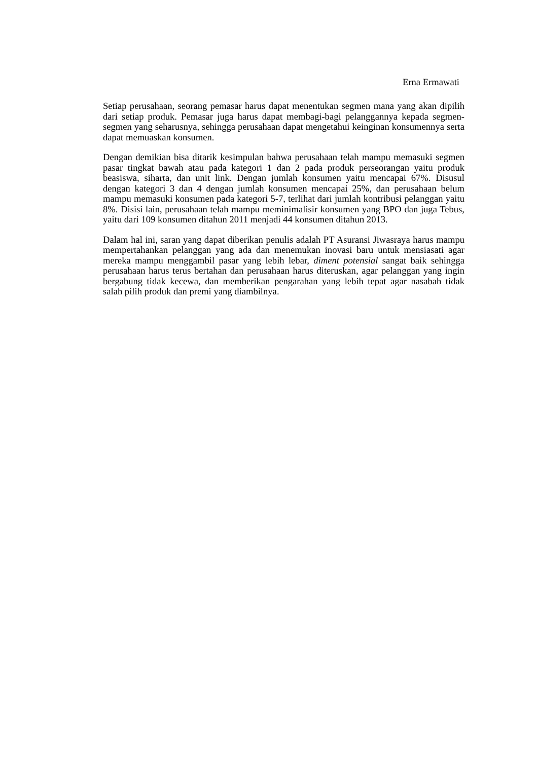Erna Ermawati
Setiap perusahaan, seorang pemasar harus dapat menentukan segmen mana yang akan dipilih dari setiap produk. Pemasar juga harus dapat membagi-bagi pelanggannya kepada segmen-segmen yang seharusnya, sehingga perusahaan dapat mengetahui keinginan konsumennya serta dapat memuaskan konsumen.
Dengan demikian bisa ditarik kesimpulan bahwa perusahaan telah mampu memasuki segmen pasar tingkat bawah atau pada kategori 1 dan 2 pada produk perseorangan yaitu produk beasiswa, siharta, dan unit link. Dengan jumlah konsumen yaitu mencapai 67%. Disusul dengan kategori 3 dan 4 dengan jumlah konsumen mencapai 25%, dan perusahaan belum mampu memasuki konsumen pada kategori 5-7, terlihat dari jumlah kontribusi pelanggan yaitu 8%. Disisi lain, perusahaan telah mampu meminimalisir konsumen yang BPO dan juga Tebus, yaitu dari 109 konsumen ditahun 2011 menjadi 44 konsumen ditahun 2013.
Dalam hal ini, saran yang dapat diberikan penulis adalah PT Asuransi Jiwasraya harus mampu mempertahankan pelanggan yang ada dan menemukan inovasi baru untuk mensiasati agar mereka mampu menggambil pasar yang lebih lebar, diment potensial sangat baik sehingga perusahaan harus terus bertahan dan perusahaan harus diteruskan, agar pelanggan yang ingin bergabung tidak kecewa, dan memberikan pengarahan yang lebih tepat agar nasabah tidak salah pilih produk dan premi yang diambilnya.